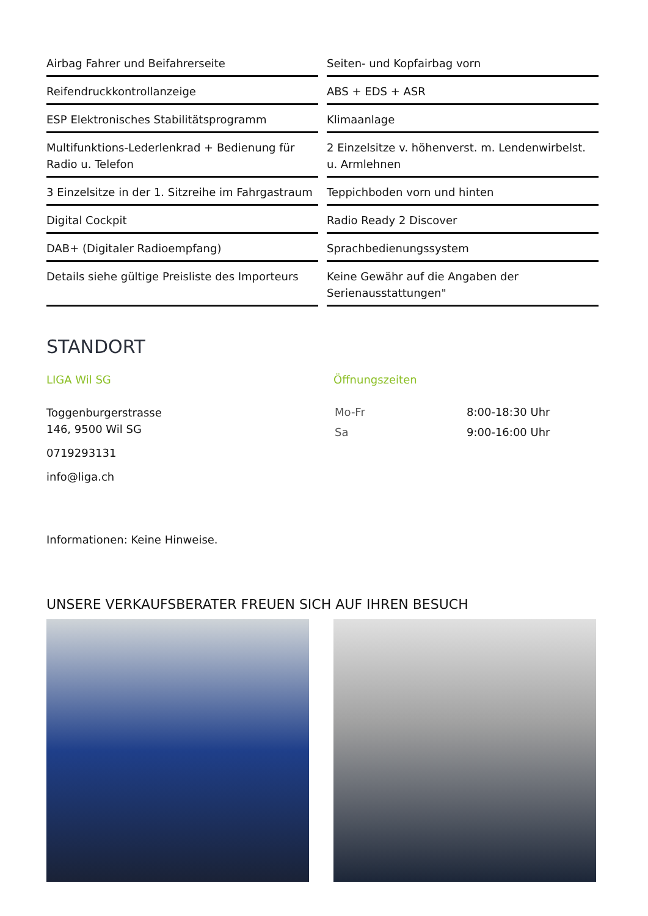Airbag Fahrer und Beifahrerseite
Seiten- und Kopfairbag vorn
Reifendruckkontrollanzeige
ABS + EDS + ASR
ESP Elektronisches Stabilitätsprogramm
Klimaanlage
Multifunktions-Lederlenkrad + Bedienung für Radio u. Telefon
2 Einzelsitze v. höhenverst. m. Lendenwirbelst. u. Armlehnen
3 Einzelsitze in der 1. Sitzreihe im Fahrgastraum
Teppichboden vorn und hinten
Digital Cockpit
Radio Ready 2 Discover
DAB+ (Digitaler Radioempfang)
Sprachbedienungssystem
Details siehe gültige Preisliste des Importeurs
Keine Gewähr auf die Angaben der Serienausstattungen"
STANDORT
LIGA Wil SG
Toggenburgerstrasse
146, 9500 Wil SG
0719293131
info@liga.ch
Öffnungszeiten
| Mo-Fr | 8:00-18:30 Uhr |
| Sa | 9:00-16:00 Uhr |
Informationen: Keine Hinweise.
UNSERE VERKAUFSBERATER FREUEN SICH AUF IHREN BESUCH